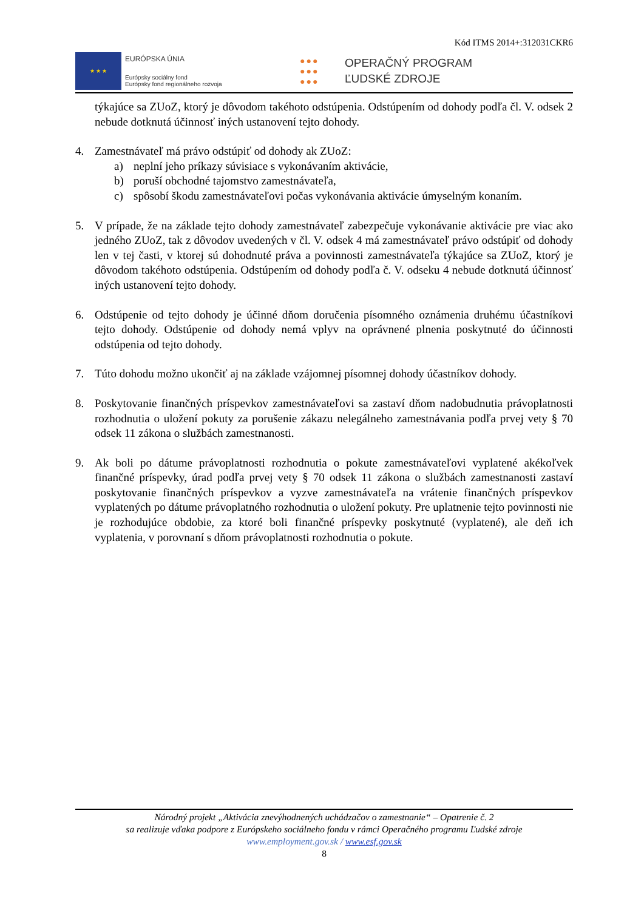Kód ITMS 2014+:312031CKR6
★ ★ ★
EURÓPSKA ÚNIA
Európsky sociálny fond
Európsky fond regionálneho rozvoja
●●●
●●●
●●●
OPERAČNÝ PROGRAM
ĽUDSKÉ ZDROJE
týkajúce sa ZUoZ, ktorý je dôvodom takéhoto odstúpenia. Odstúpením od dohody podľa čl. V. odsek 2 nebude dotknutá účinnosť iných ustanovení tejto dohody.
4. Zamestnávateľ má právo odstúpiť od dohody ak ZUoZ:
a) neplní jeho príkazy súvisiace s vykonávaním aktivácie,
b) poruší obchodné tajomstvo zamestnávateľa,
c) spôsobí škodu zamestnávateľovi počas vykonávania aktivácie úmyselným konaním.
5. V prípade, že na základe tejto dohody zamestnávateľ zabezpečuje vykonávanie aktivácie pre viac ako jedného ZUoZ, tak z dôvodov uvedených v čl. V. odsek 4 má zamestnávateľ právo odstúpiť od dohody len v tej časti, v ktorej sú dohodnuté práva a povinnosti zamestnávateľa týkajúce sa ZUoZ, ktorý je dôvodom takéhoto odstúpenia. Odstúpením od dohody podľa č. V. odseku 4 nebude dotknutá účinnosť iných ustanovení tejto dohody.
6. Odstúpenie od tejto dohody je účinné dňom doručenia písomného oznámenia druhému účastníkovi tejto dohody. Odstúpenie od dohody nemá vplyv na oprávnené plnenia poskytnuté do účinnosti odstúpenia od tejto dohody.
7. Túto dohodu možno ukončiť aj na základe vzájomnej písomnej dohody účastníkov dohody.
8. Poskytovanie finančných príspevkov zamestnávateľovi sa zastaví dňom nadobudnutia právoplatnosti rozhodnutia o uložení pokuty za porušenie zákazu nelegálneho zamestnávania podľa prvej vety § 70 odsek 11 zákona o službách zamestnanosti.
9. Ak boli po dátume právoplatnosti rozhodnutia o pokute zamestnávateľovi vyplatené akékoľvek finančné príspevky, úrad podľa prvej vety § 70 odsek 11 zákona o službách zamestnanosti zastaví poskytovanie finančných príspevkov a vyzve zamestnávateľa na vrátenie finančných príspevkov vyplatených po dátume právoplatného rozhodnutia o uložení pokuty. Pre uplatnenie tejto povinnosti nie je rozhodujúce obdobie, za ktoré boli finančné príspevky poskytnuté (vyplatené), ale deň ich vyplatenia, v porovnaní s dňom právoplatnosti rozhodnutia o pokute.
Národný projekt „Aktivácia znevýhodnených uchádzačov o zamestnanie“ – Opatrenie č. 2
sa realizuje vďaka podpore z Európskeho sociálneho fondu v rámci Operačného programu Ľudské zdroje
www.employment.gov.sk / www.esf.gov.sk
8